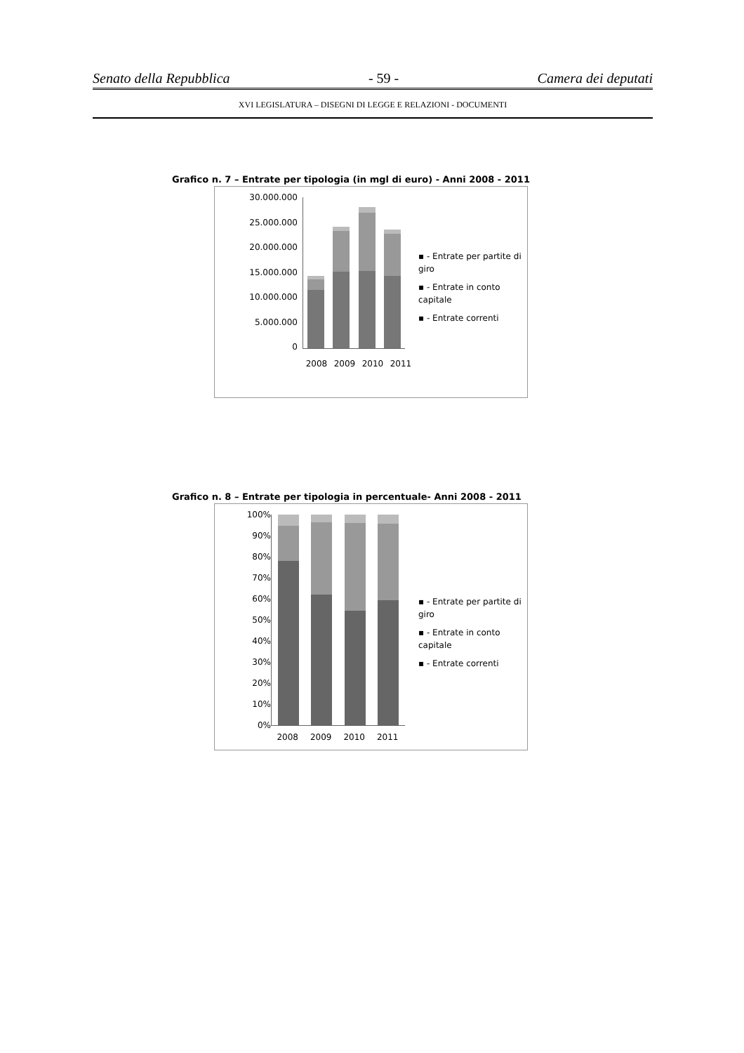Senato della Repubblica - 59 - Camera dei deputati
XVI LEGISLATURA – DISEGNI DI LEGGE E RELAZIONI - DOCUMENTI
Grafico n. 7 – Entrate per tipologia (in mgl di euro) - Anni 2008 - 2011
30.000.000
25.000.000
20.000.000
15.000.000
10.000.000
5.000.000
0
2008 2009 2010 2011
▪ - Entrate per partite di giro
▪ - Entrate in conto capitale
▪ - Entrate correnti
Grafico n. 8 – Entrate per tipologia in percentuale- Anni 2008 - 2011
100%
90%
80%
70%
60%
50%
40%
30%
20%
10%
0%
2008 2009 2010 2011
▪ - Entrate per partite di giro
▪ - Entrate in conto capitale
▪ - Entrate correnti